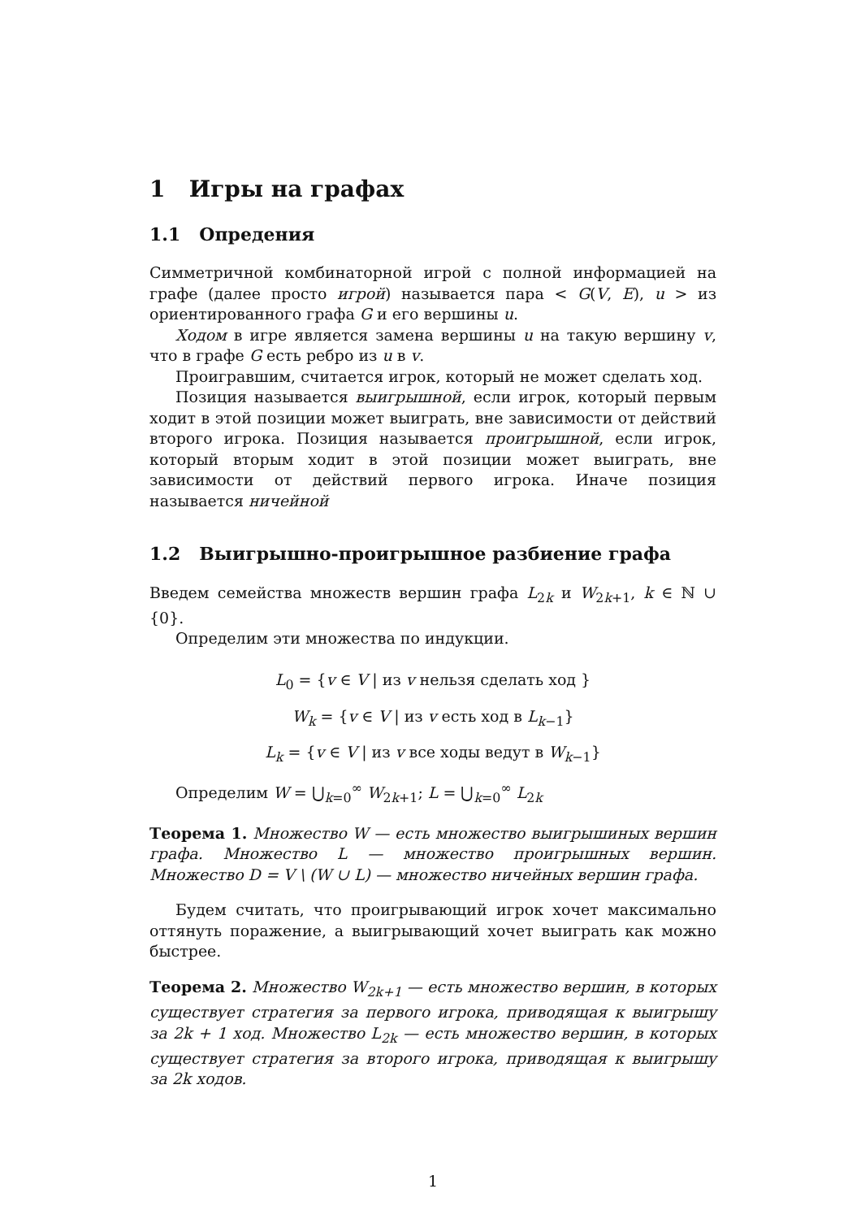1 Игры на графах
1.1 Опредения
Симметричной комбинаторной игрой с полной информацией на графе (далее просто игрой) называется пара < G(V, E), u > из ориентированного графа G и его вершины u.
Ходом в игре является замена вершины u на такую вершину v, что в графе G есть ребро из u в v.
Проигравшим, считается игрок, который не может сделать ход.
Позиция называется выигрышной, если игрок, который первым ходит в этой позиции может выиграть, вне зависимости от действий второго игрока. Позиция называется проигрышной, если игрок, который вторым ходит в этой позиции может выиграть, вне зависимости от действий первого игрока. Иначе позиция называется ничейной
1.2 Выигрышно-проигрышное разбиение графа
Введем семейства множеств вершин графа L<sub>2k</sub> и W<sub>2k+1</sub>, k ∈ ℕ ∪ {0}.
Определим эти множества по индукции.
L<sub>0</sub> = {v ∈ V | из v нельзя сделать ход }
W<sub>k</sub> = {v ∈ V | из v есть ход в L<sub>k−1</sub>}
L<sub>k</sub> = {v ∈ V | из v все ходы ведут в W<sub>k−1</sub>}
Определим W = ⋃<sub>k=0</sub><sup>∞</sup> W<sub>2k+1</sub>; L = ⋃<sub>k=0</sub><sup>∞</sup> L<sub>2k</sub>
Теорема 1. Множество W — есть множество выигрышиных вершин графа. Множество L — множество проигрышных вершин. Множество D = V \ (W ∪ L) — множество ничейных вершин графа.
Будем считать, что проигрывающий игрок хочет максимально оттянуть поражение, а выигрывающий хочет выиграть как можно быстрее.
Теорема 2. Множество W<sub>2k+1</sub> — есть множество вершин, в которых существует стратегия за первого игрока, приводящая к выигрышу за 2k + 1 ход. Множество L<sub>2k</sub> — есть множество вершин, в которых существует стратегия за второго игрока, приводящая к выигрышу за 2k ходов.
1